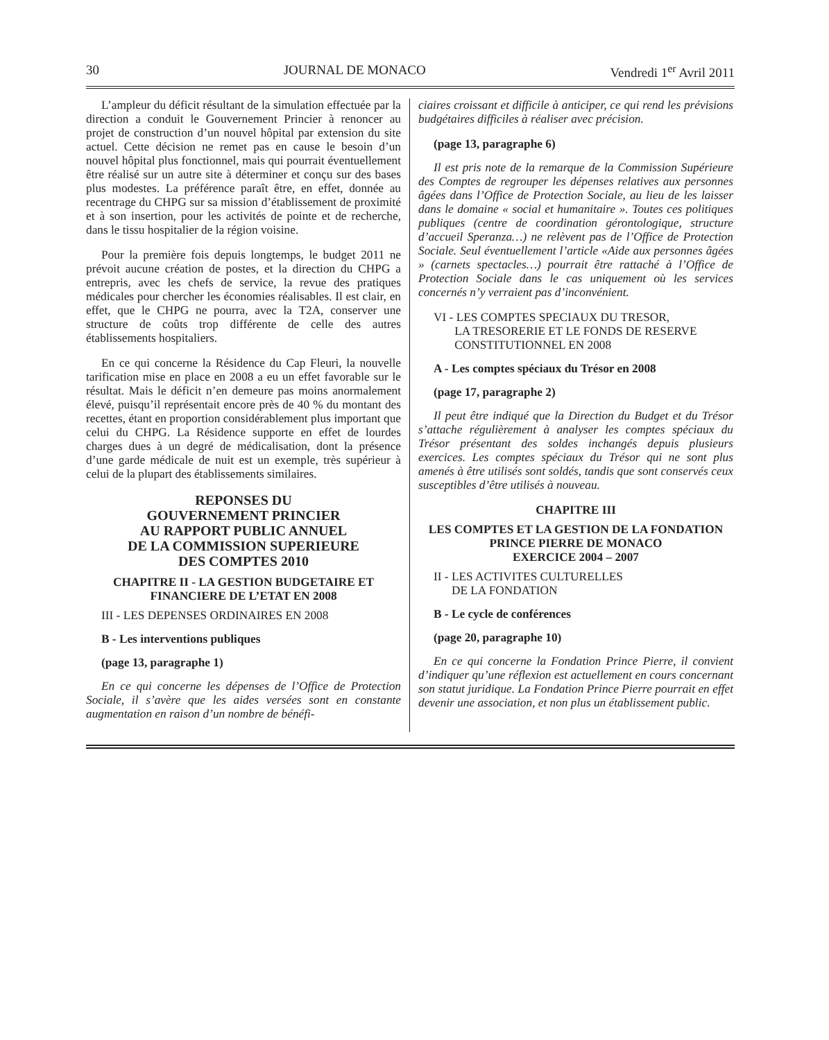30 JOURNAL DE MONACO Vendredi 1<sup>er</sup> Avril 2011
L’ampleur du déficit résultant de la simulation effectuée par la direction a conduit le Gouvernement Princier à renoncer au projet de construction d’un nouvel hôpital par extension du site actuel. Cette décision ne remet pas en cause le besoin d’un nouvel hôpital plus fonctionnel, mais qui pourrait éventuellement être réalisé sur un autre site à déterminer et conçu sur des bases plus modestes. La préférence paraît être, en effet, donnée au recentrage du CHPG sur sa mission d’établissement de proximité et à son insertion, pour les activités de pointe et de recherche, dans le tissu hospitalier de la région voisine.
Pour la première fois depuis longtemps, le budget 2011 ne prévoit aucune création de postes, et la direction du CHPG a entrepris, avec les chefs de service, la revue des pratiques médicales pour chercher les économies réalisables. Il est clair, en effet, que le CHPG ne pourra, avec la T2A, conserver une structure de coûts trop différente de celle des autres établissements hospitaliers.
En ce qui concerne la Résidence du Cap Fleuri, la nouvelle tarification mise en place en 2008 a eu un effet favorable sur le résultat. Mais le déficit n’en demeure pas moins anormalement élevé, puisqu’il représentait encore près de 40 % du montant des recettes, étant en proportion considérablement plus important que celui du CHPG. La Résidence supporte en effet de lourdes charges dues à un degré de médicalisation, dont la présence d’une garde médicale de nuit est un exemple, très supérieur à celui de la plupart des établissements similaires.
REPONSES DU
GOUVERNEMENT PRINCIER
AU RAPPORT PUBLIC ANNUEL
DE LA COMMISSION SUPERIEURE
DES COMPTES 2010
CHAPITRE II - LA GESTION BUDGETAIRE ET
FINANCIERE DE L’ETAT EN 2008
III - LES DEPENSES ORDINAIRES EN 2008
B - Les interventions publiques
(page 13, paragraphe 1)
En ce qui concerne les dépenses de l’Office de Protection Sociale, il s’avère que les aides versées sont en constante augmentation en raison d’un nombre de bénéfi-
ciaires croissant et difficile à anticiper, ce qui rend les prévisions budgétaires difficiles à réaliser avec précision.
(page 13, paragraphe 6)
Il est pris note de la remarque de la Commission Supérieure des Comptes de regrouper les dépenses relatives aux personnes âgées dans l’Office de Protection Sociale, au lieu de les laisser dans le domaine « social et humanitaire ». Toutes ces politiques publiques (centre de coordination gérontologique, structure d’accueil Speranza…) ne relèvent pas de l’Office de Protection Sociale. Seul éventuellement l’article «Aide aux personnes âgées » (carnets spectacles…) pourrait être rattaché à l’Office de Protection Sociale dans le cas uniquement où les services concernés n’y verraient pas d’inconvénient.
VI - LES COMPTES SPECIAUX DU TRESOR,
LA TRESORERIE ET LE FONDS DE RESERVE
CONSTITUTIONNEL EN 2008
A - Les comptes spéciaux du Trésor en 2008
(page 17, paragraphe 2)
Il peut être indiqué que la Direction du Budget et du Trésor s’attache régulièrement à analyser les comptes spéciaux du Trésor présentant des soldes inchangés depuis plusieurs exercices. Les comptes spéciaux du Trésor qui ne sont plus amenés à être utilisés sont soldés, tandis que sont conservés ceux susceptibles d’être utilisés à nouveau.
CHAPITRE III
LES COMPTES ET LA GESTION DE LA FONDATION
PRINCE PIERRE DE MONACO
EXERCICE 2004 – 2007
II - LES ACTIVITES CULTURELLES
DE LA FONDATION
B - Le cycle de conférences
(page 20, paragraphe 10)
En ce qui concerne la Fondation Prince Pierre, il convient d’indiquer qu’une réflexion est actuellement en cours concernant son statut juridique. La Fondation Prince Pierre pourrait en effet devenir une association, et non plus un établissement public.